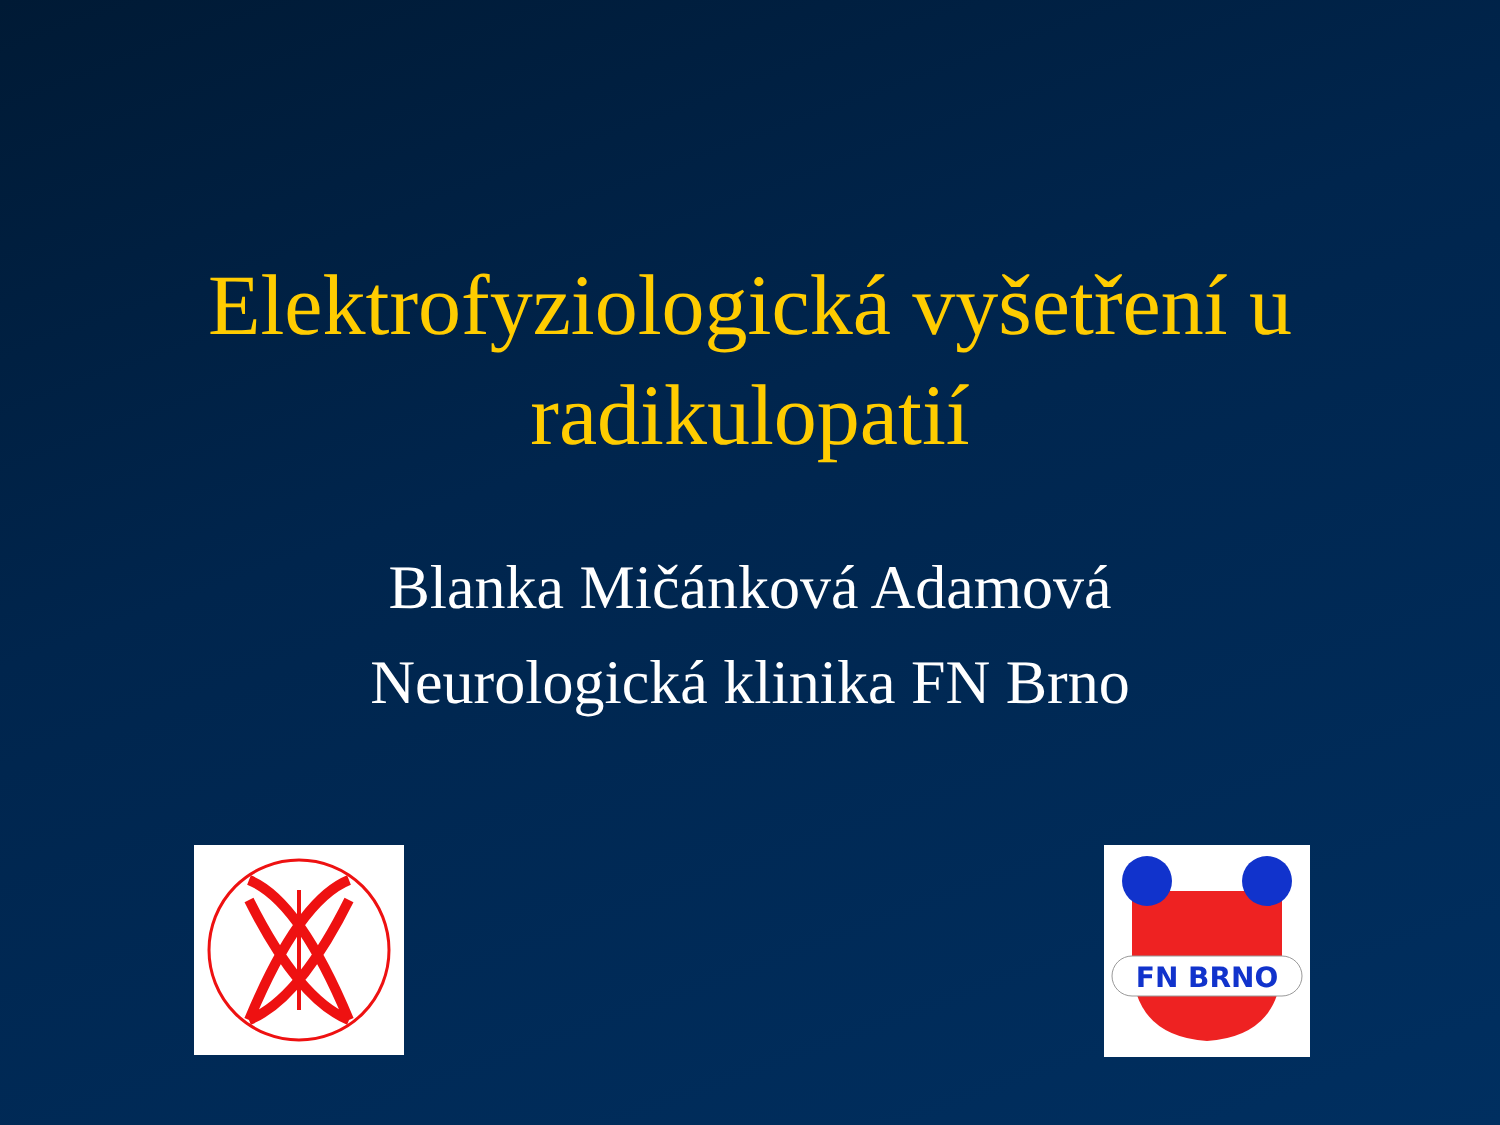Elektrofyziologická vyšetření u
radikulopatií
Blanka Mičánková Adamová
Neurologická klinika FN Brno
FN BRNO